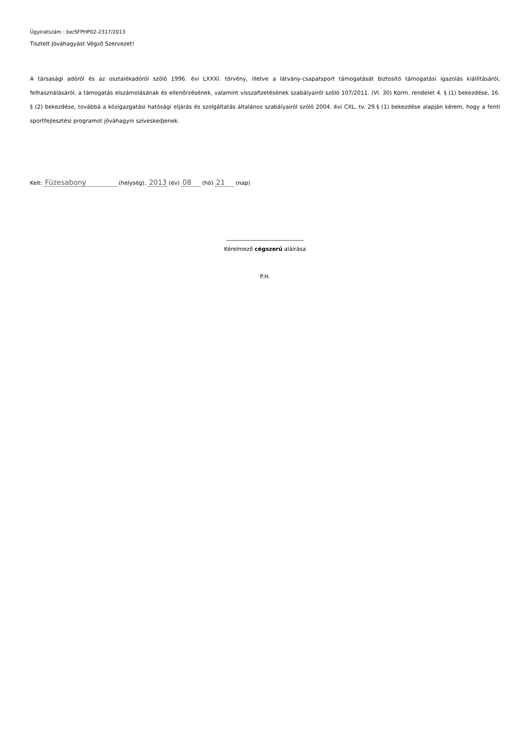Ügyiratszám : be/SFPHP02-2317/2013
Tisztelt Jóváhagyást Végző Szervezet!
A társasági adóról és az osztalékadóról szóló 1996. évi LXXXI. törvény, illetve a látvány-csapatsport támogatását biztosító támogatási igazolás kiállításáról, felhasználásáról, a támogatás elszámolásának és ellenőrzésének, valamint visszafizetésének szabályairól szóló 107/2011. (VI. 30) Korm. rendelet 4. § (1) bekezdése, 16. § (2) bekezdése, továbbá a közigazgatási hatósági eljárás és szolgáltatás általános szabályairól szóló 2004. évi CXL. tv. 29.§ (1) bekezdése alapján kérem, hogy a fenti sportfejlesztési programot jóváhagyni szíveskedjenek.
Kelt: Füzesabony (helység), 2013 (év) 08 (hó) 21 (nap)
____________________________
Kérelmező cégszerű aláírása
P.H.